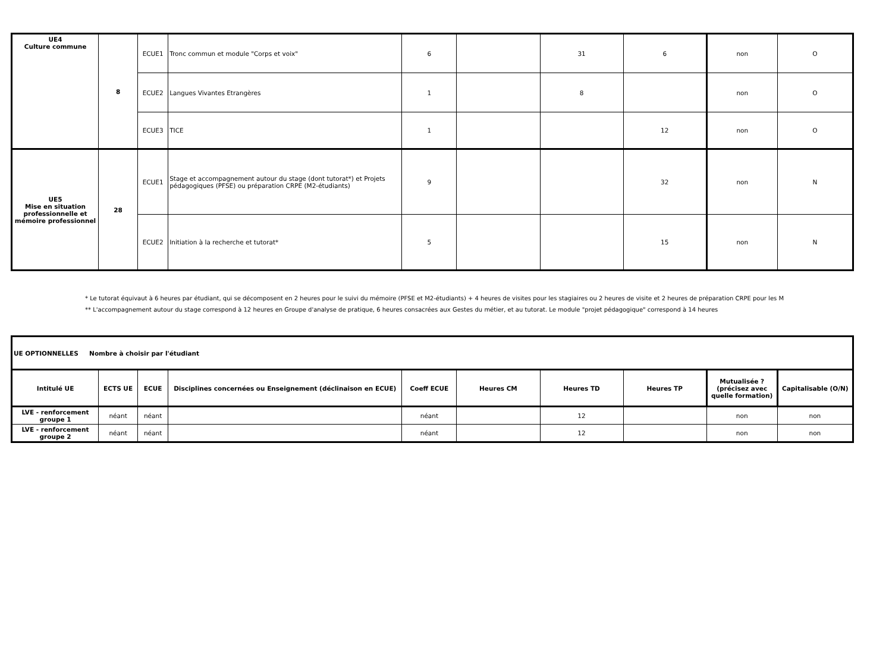| UE4 Culture commune | 8 | ECUE1 | Tronc commun et module "Corps et voix" | 6 | | 31 | 6 | non | O |
| | | ECUE2 | Langues Vivantes Etrangères | 1 | | 8 | | non | O |
| | | ECUE3 | TICE | 1 | | | 12 | non | O |
| UE5 Mise en situation professionnelle et mémoire professionnel | 28 | ECUE1 | Stage et accompagnement autour du stage (dont tutorat*) et Projets pédagogiques (PFSE) ou préparation CRPE (M2-étudiants) | 9 | | | 32 | non | N |
| | | ECUE2 | Initiation à la recherche et tutorat* | 5 | | | 15 | non | N |
* Le tutorat équivaut à 6 heures par étudiant, qui se décomposent en 2 heures pour le suivi du mémoire (PFSE et M2-étudiants) + 4 heures de visites pour les stagiaires ou 2 heures de visite et 2 heures de préparation CRPE pour les M
** L'accompagnement autour du stage correspond à 12 heures en Groupe d'analyse de pratique, 6 heures consacrées aux Gestes du métier, et au tutorat. Le module "projet pédagogique" correspond à 14 heures
| UE OPTIONNELLES Nombre à choisir par l'étudiant | | | | | | | | | |
| Intitulé UE | ECTS UE | ECUE | Disciplines concernées ou Enseignement (déclinaison en ECUE) | Coeff ECUE | Heures CM | Heures TD | Heures TP | Mutualisée ? (précisez avec quelle formation) | Capitalisable (O/N) |
| LVE - renforcement groupe 1 | néant | néant | | néant | | 12 | | non | non |
| LVE - renforcement groupe 2 | néant | néant | | néant | | 12 | | non | non |